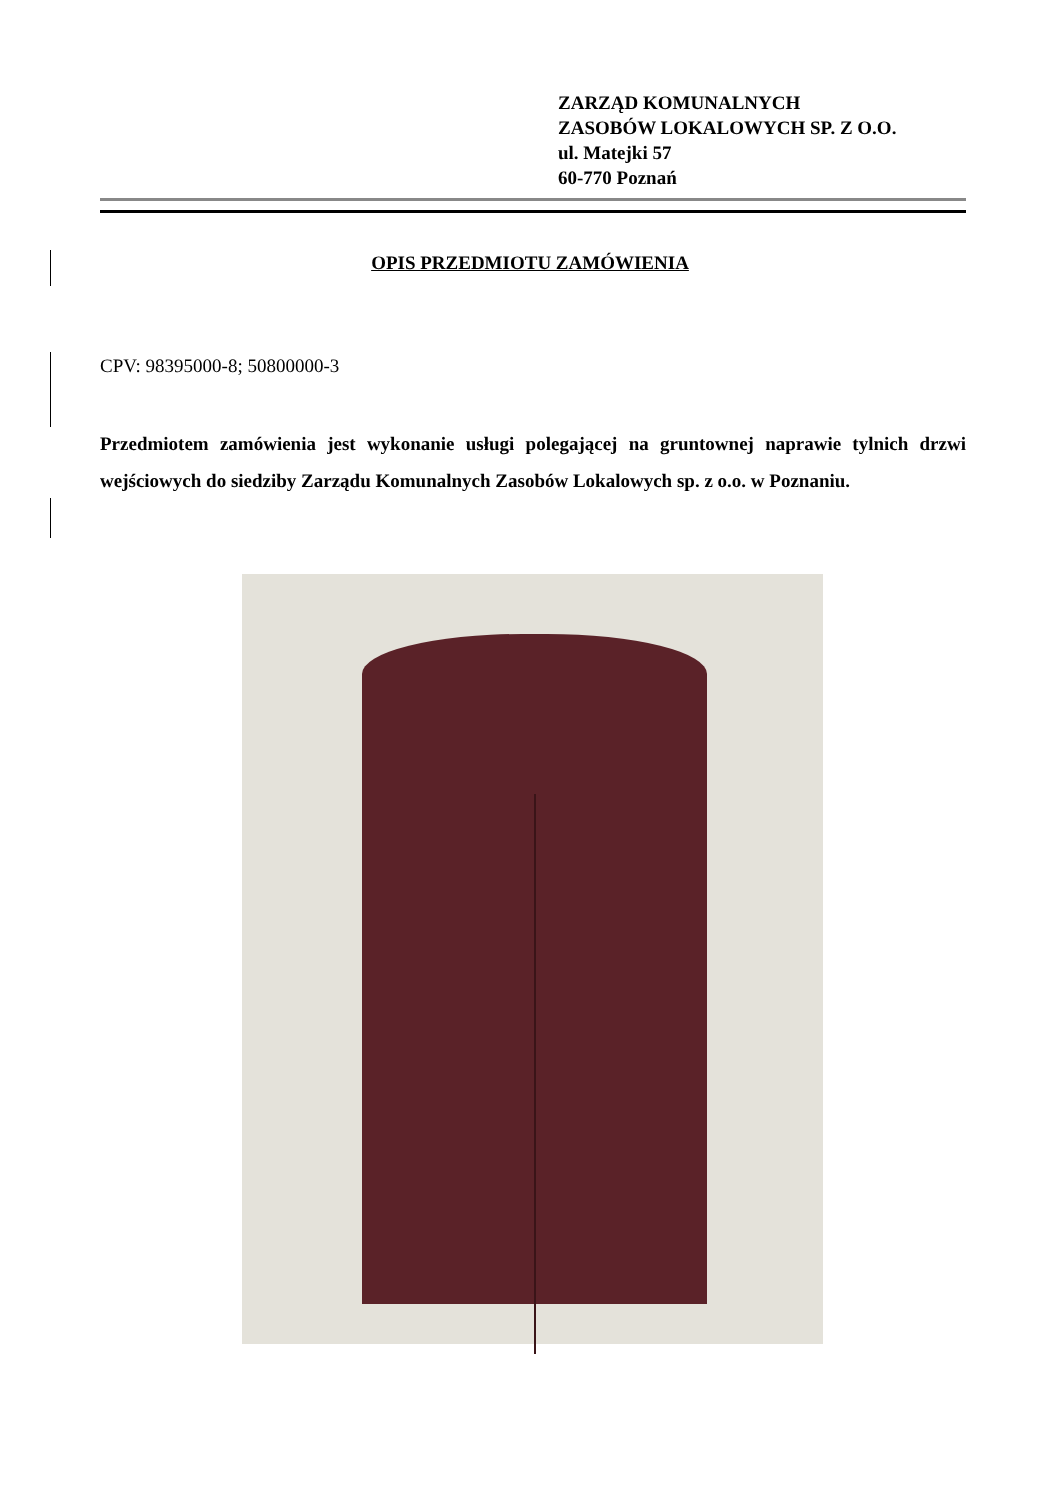ZARZĄD KOMUNALNYCH
ZASOBÓW LOKALOWYCH SP. Z O.O.
ul. Matejki 57
60-770 Poznań
OPIS PRZEDMIOTU ZAMÓWIENIA
CPV: 98395000-8; 50800000-3
Przedmiotem zamówienia jest wykonanie usługi polegającej na gruntownej naprawie tylnich drzwi wejściowych do siedziby Zarządu Komunalnych Zasobów Lokalowych sp. z o.o. w Poznaniu.